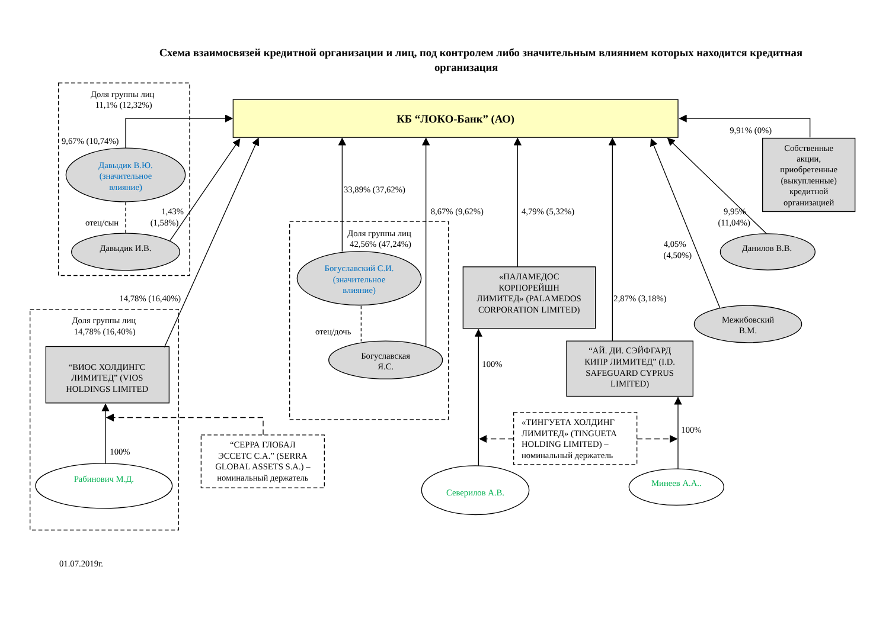Схема взаимосвязей кредитной организации и лиц, под контролем либо значительным влиянием которых находится кредитная
организация
Доля группы лиц
11,1% (12,32%)
КБ “ЛОКО-Банк” (АО)
9,91% (0%)
Собственные
акции,
приобретенные
(выкупленные)
кредитной
организацией
9,67% (10,74%)
Давыдик В.Ю.
(значительное
влияние)
33,89% (37,62%)
8,67% (9,62%)
4,79% (5,32%)
9,95%
(11,04%)
1,43%
(1,58%)
отец/сын
Давыдик И.В.
Доля группы лиц
42,56% (47,24%)
4,05%
(4,50%)
Данилов В.В.
Богуславский С.И.
(значительное
влияние)
«ПАЛАМЕДОС
КОРПОРЕЙШН
ЛИМИТЕД» (PALAMEDOS
CORPORATION LIMITED)
14,78% (16,40%)
2,87% (3,18%)
Доля группы лиц
14,78% (16,40%)
Межибовский
В.М.
отец/дочь
“АЙ. ДИ. СЭЙФГАРД
КИПР ЛИМИТЕД” (I.D.
SAFEGUARD CYPRUS
LIMITED)
Богуславская
Я.С.
100%
“ВИОС ХОЛДИНГС
ЛИМИТЕД” (VIOS
HOLDINGS LIMITED
«ТИНГУЕТА ХОЛДИНГ
ЛИМИТЕД» (TINGUETA
HOLDING LIMITED) –
номинальный держатель
100%
“СЕРРА ГЛОБАЛ
ЭССЕТС С.А.” (SERRA
GLOBAL ASSETS S.A.) –
номинальный держатель
100%
Рабинович М.Д.
Минеев А.А..
Северилов А.В.
01.07.2019г.